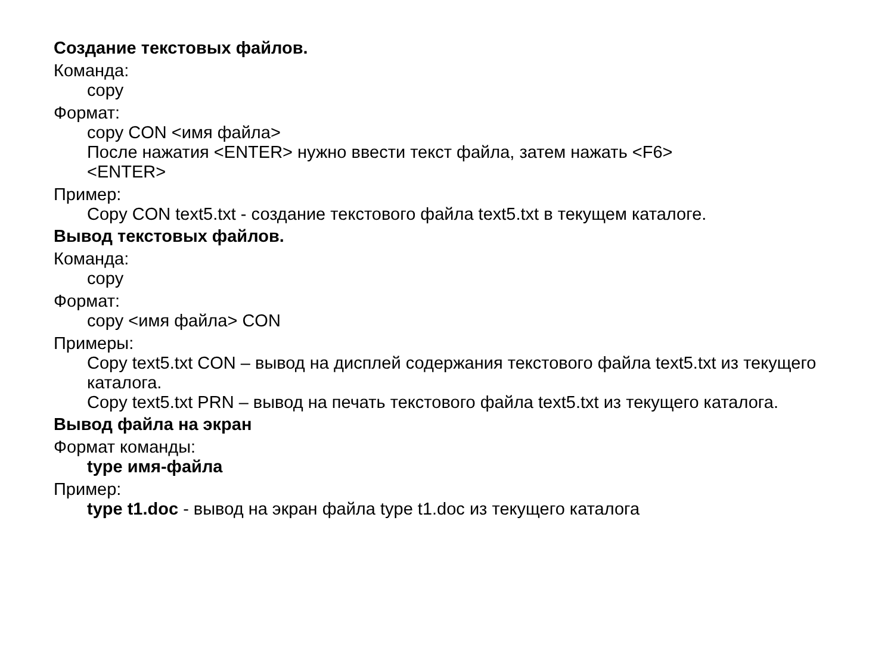Создание текстовых файлов.
Команда:
copy
Формат:
copy CON <имя файла>
После нажатия <ENTER> нужно ввести текст файла, затем нажать <F6>
<ENTER>
Пример:
Copy CON text5.txt - создание текстового файла text5.txt в текущем каталоге.
Вывод текстовых файлов.
Команда:
copy
Формат:
copy <имя файла> CON
Примеры:
Copy text5.txt CON – вывод на дисплей содержания текстового файла text5.txt из текущего каталога.
Copy text5.txt PRN – вывод на печать текстового файла text5.txt из текущего каталога.
Вывод файла на экран
Формат команды:
type имя-файла
Пример:
type t1.doc - вывод на экран файла type t1.doc из текущего каталога